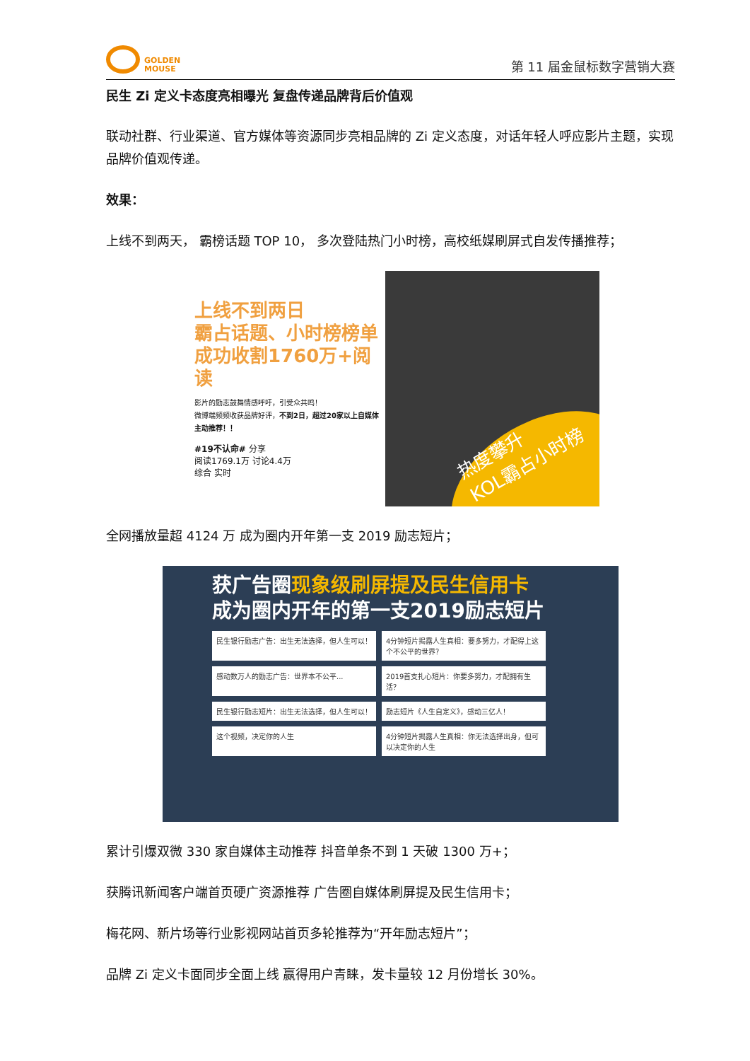GOLDEN
MOUSE
第 11 届金鼠标数字营销大赛
民生 Zi 定义卡态度亮相曝光 复盘传递品牌背后价值观
联动社群、行业渠道、官方媒体等资源同步亮相品牌的 Zi 定义态度，对话年轻人呼应影片主题，实现品牌价值观传递。
效果：
上线不到两天， 霸榜话题 TOP 10， 多次登陆热门小时榜，高校纸媒刷屏式自发传播推荐；
上线不到两日
霸占话题、小时榜榜单
成功收割1760万+阅读
影片的励志鼓舞情感呼吁，引受众共鸣！
微博端频频收获品牌好评，不到2日，超过20家以上自媒体主动推荐！！
#19不认命# 分享
阅读1769.1万 讨论4.4万
综合 实时
热度攀升
KOL霸占小时榜
全网播放量超 4124 万 成为圈内开年第一支 2019 励志短片；
获广告圈现象级刷屏提及民生信用卡
成为圈内开年的第一支2019励志短片
民生银行励志广告：出生无法选择，但人生可以！ 4分钟短片揭露人生真相：要多努力，才配得上这个不公平的世界？ 感动数万人的励志广告：世界本不公平... 2019首支扎心短片：你要多努力，才配拥有生活？ 民生银行励志短片：出生无法选择，但人生可以！ 励志短片《人生自定义》，感动三亿人！ 这个视频，决定你的人生 4分钟短片揭露人生真相：你无法选择出身，但可以决定你的人生
累计引爆双微 330 家自媒体主动推荐 抖音单条不到 1 天破 1300 万+；
获腾讯新闻客户端首页硬广资源推荐 广告圈自媒体刷屏提及民生信用卡；
梅花网、新片场等行业影视网站首页多轮推荐为“开年励志短片”；
品牌 Zi 定义卡面同步全面上线 赢得用户青睐，发卡量较 12 月份增长 30%。